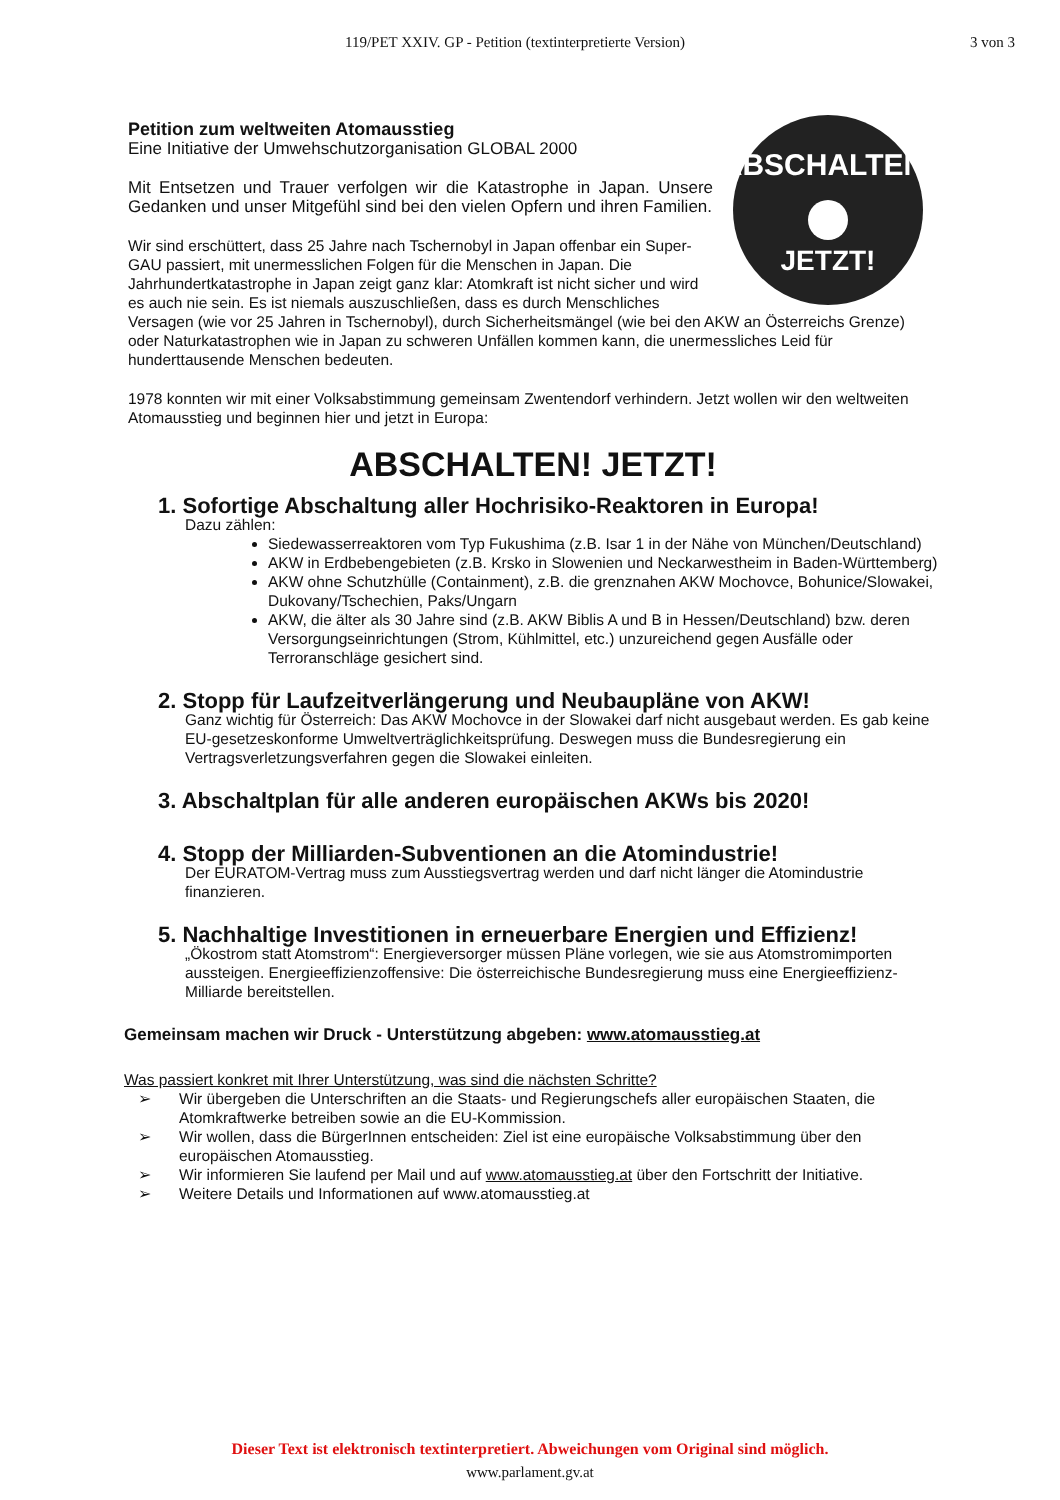119/PET XXIV. GP - Petition (textinterpretierte Version) 3 von 3
ABSCHALTEN!
JETZT!
Petition zum weltweiten Atomausstieg
Eine Initiative der Umwehschutzorganisation GLOBAL 2000
Mit Entsetzen und Trauer verfolgen wir die Katastrophe in Japan. Unsere Gedanken und unser Mitgefühl sind bei den vielen Opfern und ihren Familien.
Wir sind erschüttert, dass 25 Jahre nach Tschernobyl in Japan offenbar ein Super-GAU passiert, mit unermesslichen Folgen für die Menschen in Japan. Die Jahrhundertkatastrophe in Japan zeigt ganz klar: Atomkraft ist nicht sicher und wird es auch nie sein. Es ist niemals auszuschließen, dass es durch Menschliches Versagen (wie vor 25 Jahren in Tschernobyl), durch Sicherheitsmängel (wie bei den AKW an Österreichs Grenze) oder Naturkatastrophen wie in Japan zu schweren Unfällen kommen kann, die unermessliches Leid für hunderttausende Menschen bedeuten.
1978 konnten wir mit einer Volksabstimmung gemeinsam Zwentendorf verhindern. Jetzt wollen wir den weltweiten Atomausstieg und beginnen hier und jetzt in Europa:
ABSCHALTEN! JETZT!
1. Sofortige Abschaltung aller Hochrisiko-Reaktoren in Europa!
Dazu zählen:
Siedewasserreaktoren vom Typ Fukushima (z.B. Isar 1 in der Nähe von München/Deutschland)
AKW in Erdbebengebieten (z.B. Krsko in Slowenien und Neckarwestheim in Baden-Württemberg)
AKW ohne Schutzhülle (Containment), z.B. die grenznahen AKW Mochovce, Bohunice/Slowakei, Dukovany/Tschechien, Paks/Ungarn
AKW, die älter als 30 Jahre sind (z.B. AKW Biblis A und B in Hessen/Deutschland) bzw. deren Versorgungseinrichtungen (Strom, Kühlmittel, etc.) unzureichend gegen Ausfälle oder Terroranschläge gesichert sind.
2. Stopp für Laufzeitverlängerung und Neubaupläne von AKW!
Ganz wichtig für Österreich: Das AKW Mochovce in der Slowakei darf nicht ausgebaut werden. Es gab keine EU-gesetzeskonforme Umweltverträglichkeitsprüfung. Deswegen muss die Bundesregierung ein Vertragsverletzungsverfahren gegen die Slowakei einleiten.
3. Abschaltplan für alle anderen europäischen AKWs bis 2020!
4. Stopp der Milliarden-Subventionen an die Atomindustrie!
Der EURATOM-Vertrag muss zum Ausstiegsvertrag werden und darf nicht länger die Atomindustrie finanzieren.
5. Nachhaltige Investitionen in erneuerbare Energien und Effizienz!
„Ökostrom statt Atomstrom“: Energieversorger müssen Pläne vorlegen, wie sie aus Atomstromimporten aussteigen. Energieeffizienzoffensive: Die österreichische Bundesregierung muss eine Energieeffizienz-Milliarde bereitstellen.
Gemeinsam machen wir Druck - Unterstützung abgeben: www.atomausstieg.at
Was passiert konkret mit Ihrer Unterstützung, was sind die nächsten Schritte?
➢ Wir übergeben die Unterschriften an die Staats- und Regierungschefs aller europäischen Staaten, die Atomkraftwerke betreiben sowie an die EU-Kommission.
➢ Wir wollen, dass die BürgerInnen entscheiden: Ziel ist eine europäische Volksabstimmung über den europäischen Atomausstieg.
➢ Wir informieren Sie laufend per Mail und auf www.atomausstieg.at über den Fortschritt der Initiative.
➢ Weitere Details und Informationen auf www.atomausstieg.at
Dieser Text ist elektronisch textinterpretiert. Abweichungen vom Original sind möglich.
www.parlament.gv.at